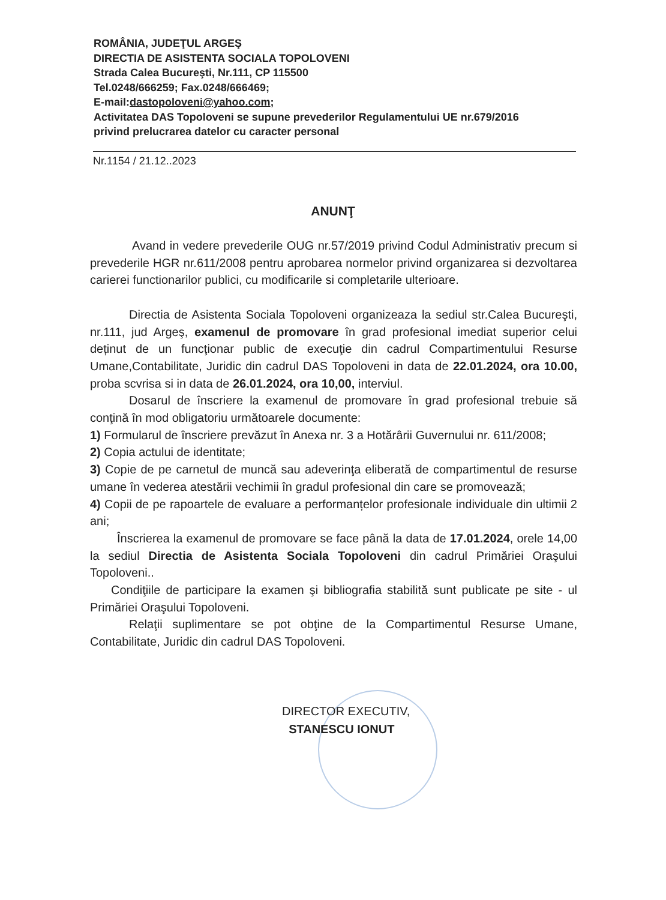ROMÂNIA, JUDEŢUL ARGEŞ
DIRECTIA DE ASISTENTA SOCIALA TOPOLOVENI
Strada Calea Bucureşti, Nr.111, CP 115500
Tel.0248/666259; Fax.0248/666469;
E-mail:dastopoloveni@yahoo.com;
Activitatea DAS Topoloveni se supune prevederilor Regulamentului UE nr.679/2016 privind prelucrarea datelor cu caracter personal
Nr.1154 / 21.12..2023
ANUNŢ
Avand in vedere prevederile OUG nr.57/2019 privind Codul Administrativ precum si prevederile HGR nr.611/2008 pentru aprobarea normelor privind organizarea si dezvoltarea carierei functionarilor publici, cu modificarile si completarile ulterioare.
Directia de Asistenta Sociala Topoloveni organizeaza la sediul str.Calea Bucureşti, nr.111, jud Argeş, examenul de promovare în grad profesional imediat superior celui deținut de un funcţionar public de execuţie din cadrul Compartimentului Resurse Umane,Contabilitate, Juridic din cadrul DAS Topoloveni in data de 22.01.2024, ora 10.00, proba scvrisa si in data de 26.01.2024, ora 10,00, interviul.
Dosarul de înscriere la examenul de promovare în grad profesional trebuie să conţină în mod obligatoriu următoarele documente:
1) Formularul de înscriere prevăzut în Anexa nr. 3 a Hotărârii Guvernului nr. 611/2008;
2) Copia actului de identitate;
3) Copie de pe carnetul de muncă sau adeverinţa eliberată de compartimentul de resurse umane în vederea atestării vechimii în gradul profesional din care se promovează;
4) Copii de pe rapoartele de evaluare a performanțelor profesionale individuale din ultimii 2 ani;
Înscrierea la examenul de promovare se face până la data de 17.01.2024, orele 14,00 la sediul Directia de Asistenta Sociala Topoloveni din cadrul Primăriei Oraşului Topoloveni..
Condiţiile de participare la examen şi bibliografia stabilită sunt publicate pe site - ul Primăriei Oraşului Topoloveni.
Relaţii suplimentare se pot obţine de la Compartimentul Resurse Umane, Contabilitate, Juridic din cadrul DAS Topoloveni.
DIRECTOR EXECUTIV,
STANESCU IONUT